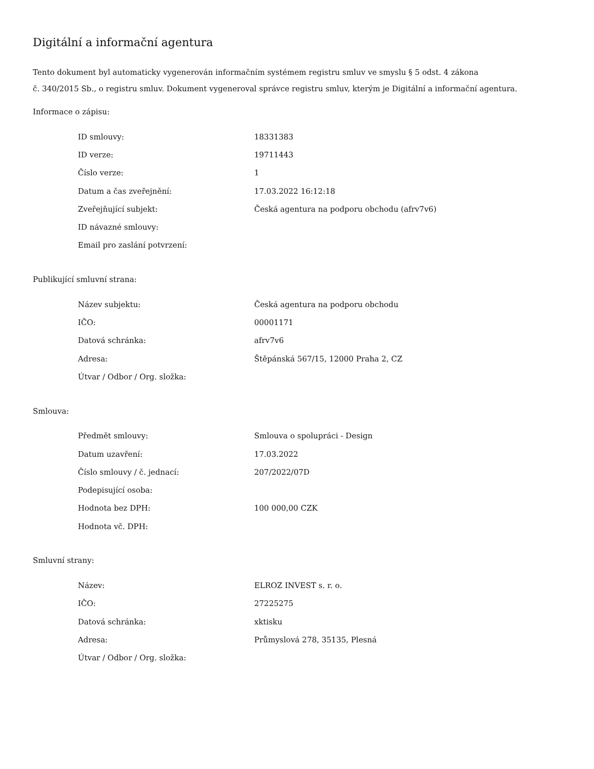Digitální a informační agentura
Tento dokument byl automaticky vygenerován informačním systémem registru smluv ve smyslu § 5 odst. 4 zákona
č. 340/2015 Sb., o registru smluv. Dokument vygeneroval správce registru smluv, kterým je Digitální a informační agentura.
Informace o zápisu:
| ID smlouvy: | 18331383 |
| ID verze: | 19711443 |
| Číslo verze: | 1 |
| Datum a čas zveřejnění: | 17.03.2022 16:12:18 |
| Zveřejňující subjekt: | Česká agentura na podporu obchodu (afrv7v6) |
| ID návazné smlouvy: | |
| Email pro zaslání potvrzení: | |
Publikující smluvní strana:
| Název subjektu: | Česká agentura na podporu obchodu |
| IČO: | 00001171 |
| Datová schránka: | afrv7v6 |
| Adresa: | Štěpánská 567/15, 12000 Praha 2, CZ |
| Útvar / Odbor / Org. složka: | |
Smlouva:
| Předmět smlouvy: | Smlouva o spolupráci - Design |
| Datum uzavření: | 17.03.2022 |
| Číslo smlouvy / č. jednací: | 207/2022/07D |
| Podepisující osoba: | |
| Hodnota bez DPH: | 100 000,00 CZK |
| Hodnota vč. DPH: | |
Smluvní strany:
| Název: | ELROZ INVEST s. r. o. |
| IČO: | 27225275 |
| Datová schránka: | xktisku |
| Adresa: | Průmyslová 278, 35135, Plesná |
| Útvar / Odbor / Org. složka: | |